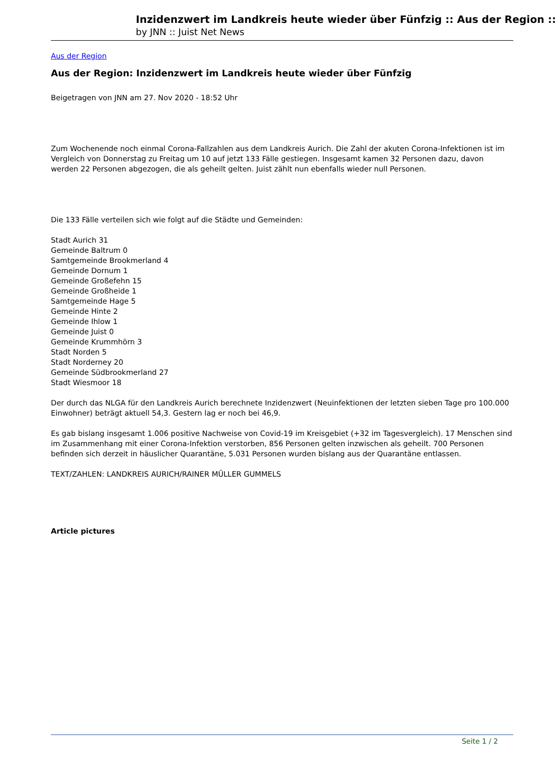Inzidenzwert im Landkreis heute wieder über Fünfzig :: Aus der Region ::
by JNN :: Juist Net News
Aus der Region
Aus der Region: Inzidenzwert im Landkreis heute wieder über Fünfzig
Beigetragen von JNN am 27. Nov 2020 - 18:52 Uhr
Zum Wochenende noch einmal Corona-Fallzahlen aus dem Landkreis Aurich. Die Zahl der akuten Corona-Infektionen ist im Vergleich von Donnerstag zu Freitag um 10 auf jetzt 133 Fälle gestiegen. Insgesamt kamen 32 Personen dazu, davon werden 22 Personen abgezogen, die als geheilt gelten. Juist zählt nun ebenfalls wieder null Personen.
Die 133 Fälle verteilen sich wie folgt auf die Städte und Gemeinden:
Stadt Aurich 31
Gemeinde Baltrum 0
Samtgemeinde Brookmerland 4
Gemeinde Dornum 1
Gemeinde Großefehn 15
Gemeinde Großheide 1
Samtgemeinde Hage 5
Gemeinde Hinte 2
Gemeinde Ihlow 1
Gemeinde Juist 0
Gemeinde Krummhörn 3
Stadt Norden 5
Stadt Norderney 20
Gemeinde Südbrookmerland 27
Stadt Wiesmoor 18
Der durch das NLGA für den Landkreis Aurich berechnete Inzidenzwert (Neuinfektionen der letzten sieben Tage pro 100.000 Einwohner) beträgt aktuell 54,3. Gestern lag er noch bei 46,9.
Es gab bislang insgesamt 1.006 positive Nachweise von Covid-19 im Kreisgebiet (+32 im Tagesvergleich). 17 Menschen sind im Zusammenhang mit einer Corona-Infektion verstorben, 856 Personen gelten inzwischen als geheilt. 700 Personen befinden sich derzeit in häuslicher Quarantäne, 5.031 Personen wurden bislang aus der Quarantäne entlassen.
TEXT/ZAHLEN: LANDKREIS AURICH/RAINER MÜLLER GUMMELS
Article pictures
Seite 1 / 2